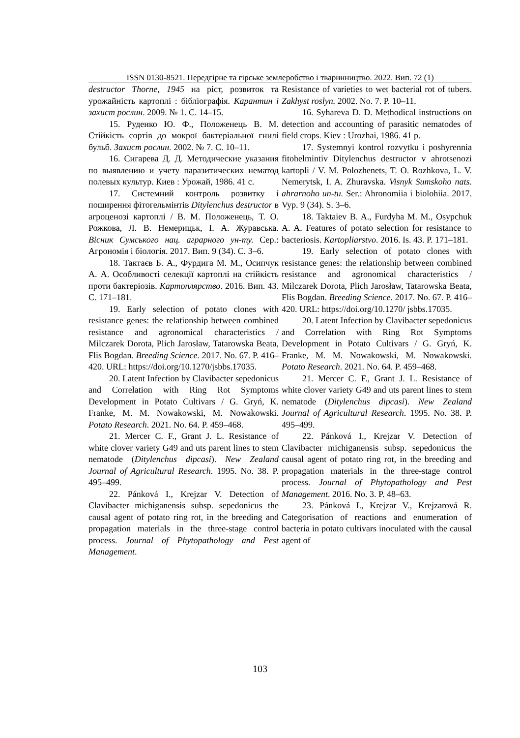ISSN 0130-8521. Передгірне та гірське землеробство і тваринництво. 2022. Вип. 72 (1)
destructor Thorne, 1945 на ріст, розвиток та урожайність картоплі : бібліографія. Карантин і захист рослин. 2009. № 1. С. 14–15.
15. Руденко Ю. Ф., Положенець В. М. Стійкість сортів до мокрої бактеріальної гнилі бульб. Захист рослин. 2002. № 7. С. 10–11.
16. Сигарева Д. Д. Методические указания по выявлению и учету паразитических нематод полевых культур. Киев : Урожай, 1986. 41 с.
17. Системний контроль розвитку і поширення фітогельмінтів Ditylenchus destructor в агроценозі картоплі / В. М. Положенець, Т. О. Рожкова, Л. В. Немерицьк, І. А. Журавська. Вісник Сумського нац. аграрного ун-ту. Сер.: Агрономія і біологія. 2017. Вип. 9 (34). С. 3–6.
18. Тактаєв Б. А., Фурдига М. М., Осипчук А. А. Особливості селекції картоплі на стійкість проти бактеріозів. Картоплярство. 2016. Вип. 43. С. 171–181.
19. Early selection of potato clones with resistance genes: the relationship between combined resistance and agronomical characteristics / Milczarek Dorota, Plich Jarosław, Tatarowska Beata, Flis Bogdan. Breeding Science. 2017. No. 67. P. 416–420. URL: https://doi.org/10.1270/jsbbs.17035.
20. Latent Infection by Clavibacter sepedonicus and Correlation with Ring Rot Symptoms Development in Potato Cultivars / G. Gryń, K. Franke, M. M. Nowakowski, M. Nowakowski. Potato Research. 2021. No. 64. P. 459–468.
21. Mercer C. F., Grant J. L. Resistance of white clover variety G49 and uts parent lines to stem nematode (Ditylenchus dipcasi). New Zealand Journal of Agricultural Research. 1995. No. 38. P. 495–499.
22. Pánková I., Krejzar V. Detection of Clavibacter michiganensis subsp. sepedonicus the causal agent of potato ring rot, in the breeding and propagation materials in the three-stage control process. Journal of Phytopathology and Pest Management.
Resistance of varieties to wet bacterial rot of tubers. Zakhyst roslyn. 2002. No. 7. P. 10–11.
16. Syhareva D. D. Methodical instructions on detection and accounting of parasitic nematodes of field crops. Kiev : Urozhai, 1986. 41 p.
17. Systemnyi kontrol rozvytku i poshyrennia fitohelmintiv Ditylenchus destructor v ahrotsenozi kartopli / V. M. Polozhenets, T. O. Rozhkova, L. V. Nemerytsk, I. A. Zhuravska. Visnyk Sumskoho nats. ahrarnoho un-tu. Ser.: Ahronomiia i biolohiia. 2017. Vyp. 9 (34). S. 3–6.
18. Taktaiev B. A., Furdyha M. M., Osypchuk A. A. Features of potato selection for resistance to bacteriosis. Kartopliarstvo. 2016. Is. 43. P. 171–181.
19. Early selection of potato clones with resistance genes: the relationship between combined resistance and agronomical characteristics / Milczarek Dorota, Plich Jarosław, Tatarowska Beata, Flis Bogdan. Breeding Science. 2017. No. 67. P. 416–420. URL: https://doi.org/10.1270/ jsbbs.17035.
20. Latent Infection by Clavibacter sepedonicus and Correlation with Ring Rot Symptoms Development in Potato Cultivars / G. Gryń, K. Franke, M. M. Nowakowski, M. Nowakowski. Potato Research. 2021. No. 64. P. 459–468.
21. Mercer C. F., Grant J. L. Resistance of white clover variety G49 and uts parent lines to stem nematode (Ditylenchus dipcasi). New Zealand Journal of Agricultural Research. 1995. No. 38. P. 495–499.
22. Pánková I., Krejzar V. Detection of Clavibacter michiganensis subsp. sepedonicus the causal agent of potato ring rot, in the breeding and propagation materials in the three-stage control process. Journal of Phytopathology and Pest Management. 2016. No. 3. P. 48–63.
23. Pánková I., Krejzar V., Krejzarová R. Categorisation of reactions and enumeration of bacteria in potato cultivars inoculated with the causal agent of
103